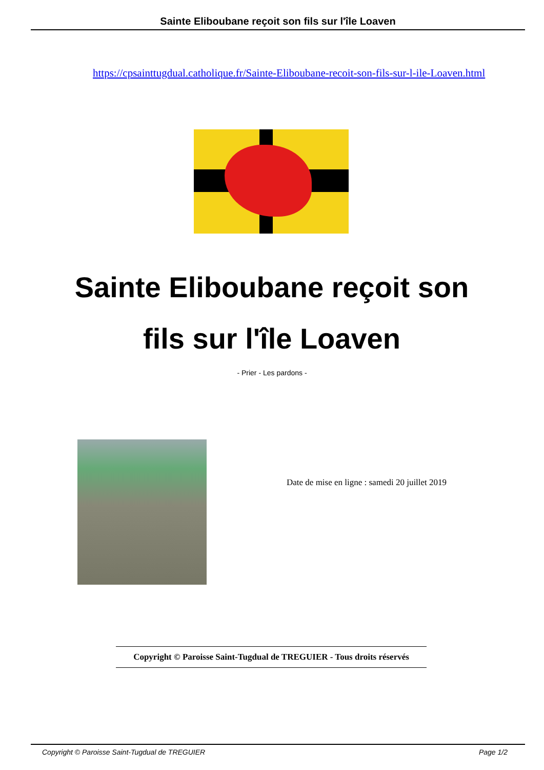Sainte Eliboubane reçoit son fils sur l'île Loaven
https://cpsainttugdual.catholique.fr/Sainte-Eliboubane-recoit-son-fils-sur-l-ile-Loaven.html
Sainte Eliboubane reçoit son fils sur l'île Loaven
- Prier - Les pardons -
Date de mise en ligne : samedi 20 juillet 2019
Copyright © Paroisse Saint-Tugdual de TREGUIER - Tous droits réservés
Copyright © Paroisse Saint-Tugdual de TREGUIER Page 1/2